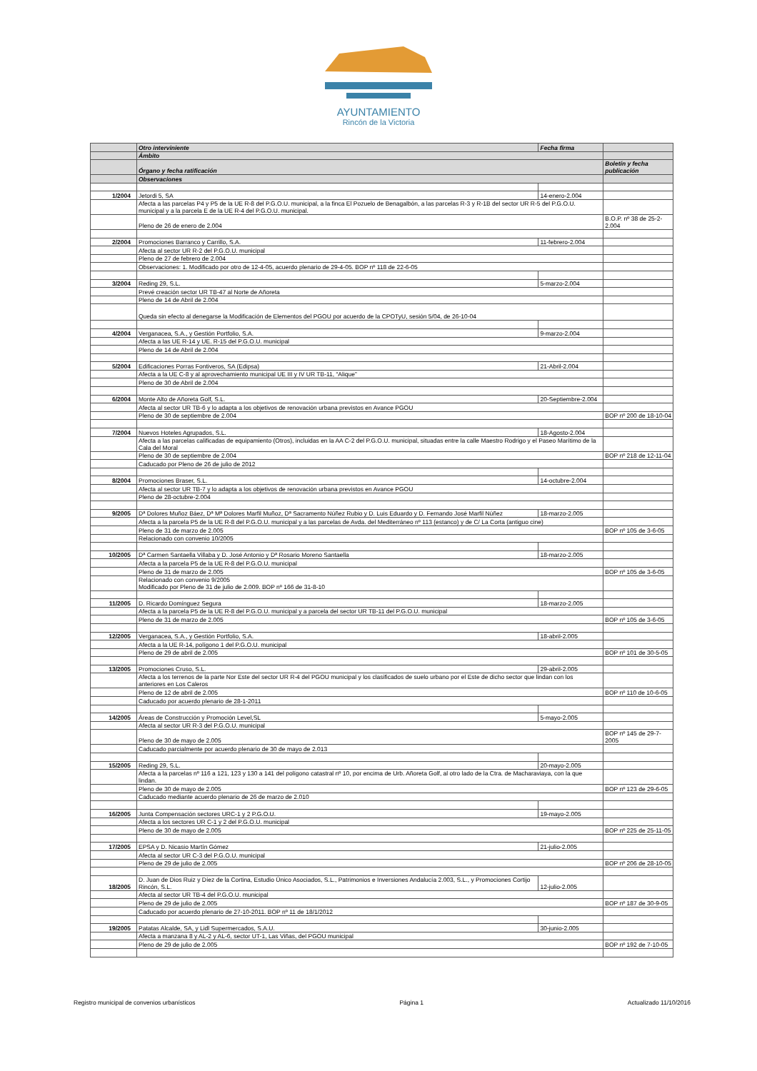AYUNTAMIENTO
Rincón de la Victoria
| | Otro interviniente | Fecha firma | |
| --- | --- | --- | --- |
| | Ámbito | | |
| | Órgano y fecha ratificación | | Boletín y fecha publicación |
| | Observaciones | | |
| 1/2004 | Jetordi 5, SA | 14-enero-2.004 | |
| | Afecta a las parcelas P4 y P5 de la UE R-8 del P.G.O.U. municipal, a la finca El Pozuelo de Benagalbón, a las parcelas R-3 y R-1B del sector UR R-5 del P.G.O.U. municipal y a la parcela E de la UE R-4 del P.G.O.U. municipal. | | |
| | Pleno de 26 de enero de 2.004 | | B.O.P. nº 38 de 25-2-2.004 |
| 2/2004 | Promociones Barranco y Carrillo, S.A. | 11-febrero-2.004 | |
| | Afecta al sector UR R-2 del P.G.O.U. municipal | | |
| | Pleno de 27 de febrero de 2.004 | | |
| | Observaciones: 1. Modificado por otro de 12-4-05, acuerdo plenario de 29-4-05. BOP nº 118 de 22-6-05 | | |
| 3/2004 | Reding 29, S.L. | 5-marzo-2.004 | |
| | Prevé creación sector UR TB-47 al Norte de Añoreta | | |
| | Pleno de 14 de Abril de 2.004 | | |
| | Queda sin efecto al denegarse la Modificación de Elementos del PGOU por acuerdo de la CPOTyU, sesión 5/04, de 26-10-04 | | |
| 4/2004 | Verganacea, S.A., y Gestión Portfolio, S.A. | 9-marzo-2.004 | |
| | Afecta a las UE R-14 y UE. R-15 del P.G.O.U. municipal | | |
| | Pleno de 14 de Abril de 2.004 | | |
| 5/2004 | Edificaciones Porras Fontiveros, SA (Edipsa) | 21-Abril-2.004 | |
| | Afecta a la UE C-8 y al aprovechamiento municipal UE III y IV UR TB-11, “Alique” | | |
| | Pleno de 30 de Abril de 2.004 | | |
| 6/2004 | Monte Alto de Añoreta Golf, S.L. | 20-Septiembre-2.004 | |
| | Afecta al sector UR TB-6 y lo adapta a los objetivos de renovación urbana previstos en Avance PGOU | | |
| | Pleno de 30 de septiembre de 2.004 | | BOP nº 200 de 18-10-04 |
| 7/2004 | Nuevos Hoteles Agrupados, S.L. | 18-Agosto-2.004 | |
| | Afecta a las parcelas calificadas de equipamiento (Otros), incluidas en la AA C-2 del P.G.O.U. municipal, situadas entre la calle Maestro Rodrigo y el Paseo Marítimo de la Cala del Moral | | |
| | Pleno de 30 de septiembre de 2.004 | | BOP nº 218 de 12-11-04 |
| | Caducado por Pleno de 26 de julio de 2012 | | |
| 8/2004 | Promociones Braser, S.L. | 14-octubre-2.004 | |
| | Afecta al sector UR TB-7 y lo adapta a los objetivos de renovación urbana previstos en Avance PGOU | | |
| | Pleno de 28-octubre-2.004 | | |
| 9/2005 | Dª Dolores Muñoz Báez, Dª Mª Dolores Marfil Muñoz, Dª Sacramento Núñez Rubio y D. Luis Eduardo y D. Fernando José Marfil Núñez | 18-marzo-2.005 | |
| | Afecta a la parcela P5 de la UE R-8 del P.G.O.U. municipal y a las parcelas de Avda. del Mediterráneo nº 113 (estanco) y de C/ La Corta (antiguo cine) | | |
| | Pleno de 31 de marzo de 2.005 | | BOP nº 105 de 3-6-05 |
| | Relacionado con convenio 10/2005 | | |
| 10/2005 | Dª Carmen Santaella Villaba y D. José Antonio y Dª Rosario Moreno Santaella | 18-marzo-2.005 | |
| | Afecta a la parcela P5 de la UE R-8 del P.G.O.U. municipal | | |
| | Pleno de 31 de marzo de 2.005 | | BOP nº 105 de 3-6-05 |
| | Relacionado con convenio 9/2005 Modificado por Pleno de 31 de julio de 2.009. BOP nº 166 de 31-8-10 | | |
| 11/2005 | D. Ricardo Domínguez Segura | 18-marzo-2.005 | |
| | Afecta a la parcela P5 de la UE R-8 del P.G.O.U. municipal y a parcela del sector UR TB-11 del P.G.O.U. municipal | | |
| | Pleno de 31 de marzo de 2.005 | | BOP nº 105 de 3-6-05 |
| 12/2005 | Verganacea, S.A., y Gestión Portfolio, S.A. | 18-abril-2.005 | |
| | Afecta a la UE R-14, polígono 1 del P.G.O.U. municipal | | |
| | Pleno de 29 de abril de 2.005 | | BOP nº 101 de 30-5-05 |
| 13/2005 | Promociones Cruso, S.L. | 29-abril-2.005 | |
| | Afecta a los terrenos de la parte Nor Este del sector UR R-4 del PGOU municipal y los clasificados de suelo urbano por el Este de dicho sector que lindan con los anteriores en Los Caleros | | |
| | Pleno de 12 de abril de 2.005 | | BOP nº 110 de 10-6-05 |
| | Caducado por acuerdo plenario de 28-1-2011 | | |
| 14/2005 | Áreas de Construcción y Promoción Level,SL | 5-mayo-2.005 | |
| | Afecta al sector UR R-3 del P.G.O.U. municipal | | |
| | Pleno de 30 de mayo de 2.005 | | BOP nº 145 de 29-7-2005 |
| | Caducado parcialmente por acuerdo plenario de 30 de mayo de 2.013 | | |
| 15/2005 | Reding 29, S.L. | 20-mayo-2.005 | |
| | Afecta a la parcelas nº 116 a 121, 123 y 130 a 141 del polígono catastral nº 10, por encima de Urb. Añoreta Golf, al otro lado de la Ctra. de Macharaviaya, con la que lindan. | | |
| | Pleno de 30 de mayo de 2.005 | | BOP nº 123 de 29-6-05 |
| | Caducado mediante acuerdo plenario de 26 de marzo de 2.010 | | |
| 16/2005 | Junta Compensación sectores URC-1 y 2 P.G.O.U. | 19-mayo-2.005 | |
| | Afecta a los sectores UR C-1 y 2 del P.G.O.U. municipal | | |
| | Pleno de 30 de mayo de 2.005 | | BOP nº 225 de 25-11-05 |
| 17/2005 | EPSA y D. Nicasio Martín Gómez | 21-julio-2.005 | |
| | Afecta al sector UR C-3 del P.G.O.U. municipal | | |
| | Pleno de 29 de julio de 2.005 | | BOP nº 206 de 28-10-05 |
| 18/2005 | D. Juan de Dios Ruiz y Díez de la Cortina, Estudio Único Asociados, S.L., Patrimonios e Inversiones Andalucía 2.003, S.L., y Promociones Cortijo Rincón, S.L. | 12-julio-2.005 | |
| | Afecta al sector UR TB-4 del P.G.O.U. municipal | | |
| | Pleno de 29 de julio de 2.005 | | BOP nº 187 de 30-9-05 |
| | Caducado por acuerdo plenario de 27-10-2011. BOP nº 11 de 18/1/2012 | | |
| 19/2005 | Patatas Alcalde, SA, y Lidl Supermercados, S.A.U. | 30-junio-2.005 | |
| | Afecta a manzana 8 y AL-2 y AL-6, sector UT-1, Las Viñas, del PGOU municipal | | |
| | Pleno de 29 de julio de 2.005 | | BOP nº 192 de 7-10-05 |
Registro municipal de convenios urbanísticos Página 1 Actualizado 11/10/2016